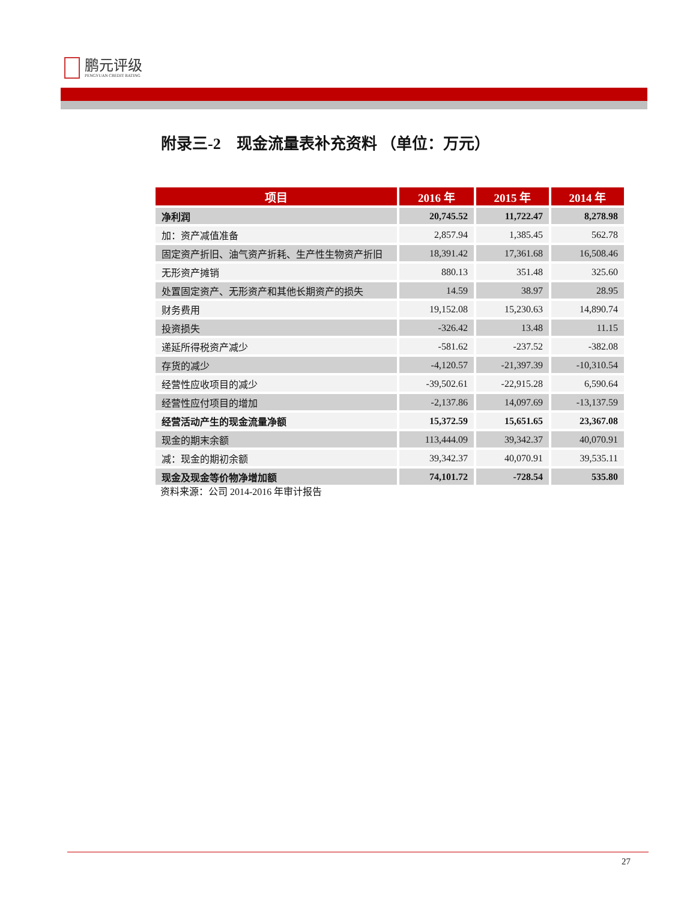鹏元评级
PENGYUAN CREDIT RATING
附录三-2　现金流量表补充资料 （单位：万元）
| 项目 | 2016 年 | 2015 年 | 2014 年 |
| --- | --- | --- | --- |
| 净利润 | 20,745.52 | 11,722.47 | 8,278.98 |
| 加：资产减值准备 | 2,857.94 | 1,385.45 | 562.78 |
| 固定资产折旧、油气资产折耗、生产性生物资产折旧 | 18,391.42 | 17,361.68 | 16,508.46 |
| 无形资产摊销 | 880.13 | 351.48 | 325.60 |
| 处置固定资产、无形资产和其他长期资产的损失 | 14.59 | 38.97 | 28.95 |
| 财务费用 | 19,152.08 | 15,230.63 | 14,890.74 |
| 投资损失 | -326.42 | 13.48 | 11.15 |
| 递延所得税资产减少 | -581.62 | -237.52 | -382.08 |
| 存货的减少 | -4,120.57 | -21,397.39 | -10,310.54 |
| 经营性应收项目的减少 | -39,502.61 | -22,915.28 | 6,590.64 |
| 经营性应付项目的增加 | -2,137.86 | 14,097.69 | -13,137.59 |
| 经营活动产生的现金流量净额 | 15,372.59 | 15,651.65 | 23,367.08 |
| 现金的期末余额 | 113,444.09 | 39,342.37 | 40,070.91 |
| 减：现金的期初余额 | 39,342.37 | 40,070.91 | 39,535.11 |
| 现金及现金等价物净增加额 | 74,101.72 | -728.54 | 535.80 |
资料来源：公司 2014-2016 年审计报告
27